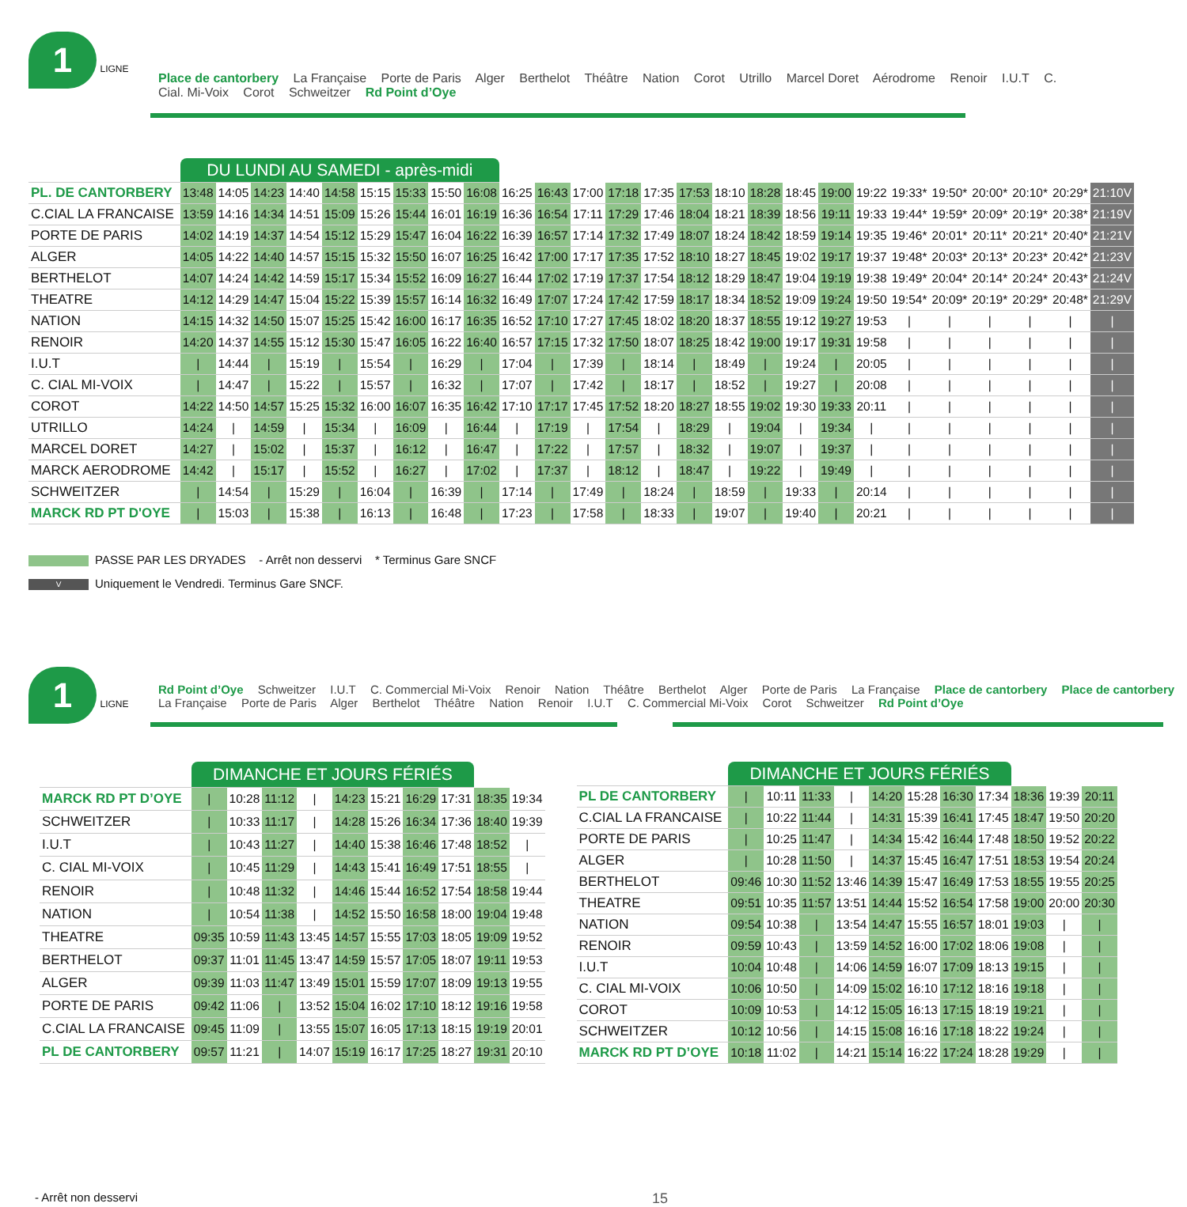1
LIGNE
Place de cantorbery La Française Porte de Paris Alger Berthelot Théâtre Nation Corot Utrillo Marcel Doret Aérodrome Renoir I.U.T C. Cial. Mi-Voix Corot Schweitzer Rd Point d’Oye
| | DU LUNDI AU SAMEDI - après-midi | | | | | | | | | | | | | | | | | | | | | | | | | |
| --- | --- | --- | --- | --- | --- | --- | --- | --- | --- | --- | --- | --- | --- | --- | --- | --- | --- | --- | --- | --- | --- | --- | --- | --- | --- | --- |
| PL. DE CANTORBERY | 13:48 | 14:05 | 14:23 | 14:40 | 14:58 | 15:15 | 15:33 | 15:50 | 16:08 | 16:25 | 16:43 | 17:00 | 17:18 | 17:35 | 17:53 | 18:10 | 18:28 | 18:45 | 19:00 | 19:22 | 19:33* | 19:50* | 20:00* | 20:10* | 20:29* | 21:10V |
| C.CIAL LA FRANCAISE | 13:59 | 14:16 | 14:34 | 14:51 | 15:09 | 15:26 | 15:44 | 16:01 | 16:19 | 16:36 | 16:54 | 17:11 | 17:29 | 17:46 | 18:04 | 18:21 | 18:39 | 18:56 | 19:11 | 19:33 | 19:44* | 19:59* | 20:09* | 20:19* | 20:38* | 21:19V |
| PORTE DE PARIS | 14:02 | 14:19 | 14:37 | 14:54 | 15:12 | 15:29 | 15:47 | 16:04 | 16:22 | 16:39 | 16:57 | 17:14 | 17:32 | 17:49 | 18:07 | 18:24 | 18:42 | 18:59 | 19:14 | 19:35 | 19:46* | 20:01* | 20:11* | 20:21* | 20:40* | 21:21V |
| ALGER | 14:05 | 14:22 | 14:40 | 14:57 | 15:15 | 15:32 | 15:50 | 16:07 | 16:25 | 16:42 | 17:00 | 17:17 | 17:35 | 17:52 | 18:10 | 18:27 | 18:45 | 19:02 | 19:17 | 19:37 | 19:48* | 20:03* | 20:13* | 20:23* | 20:42* | 21:23V |
| BERTHELOT | 14:07 | 14:24 | 14:42 | 14:59 | 15:17 | 15:34 | 15:52 | 16:09 | 16:27 | 16:44 | 17:02 | 17:19 | 17:37 | 17:54 | 18:12 | 18:29 | 18:47 | 19:04 | 19:19 | 19:38 | 19:49* | 20:04* | 20:14* | 20:24* | 20:43* | 21:24V |
| THEATRE | 14:12 | 14:29 | 14:47 | 15:04 | 15:22 | 15:39 | 15:57 | 16:14 | 16:32 | 16:49 | 17:07 | 17:24 | 17:42 | 17:59 | 18:17 | 18:34 | 18:52 | 19:09 | 19:24 | 19:50 | 19:54* | 20:09* | 20:19* | 20:29* | 20:48* | 21:29V |
| NATION | 14:15 | 14:32 | 14:50 | 15:07 | 15:25 | 15:42 | 16:00 | 16:17 | 16:35 | 16:52 | 17:10 | 17:27 | 17:45 | 18:02 | 18:20 | 18:37 | 18:55 | 19:12 | 19:27 | 19:53 | / | / | / | / | / | / |
| RENOIR | 14:20 | 14:37 | 14:55 | 15:12 | 15:30 | 15:47 | 16:05 | 16:22 | 16:40 | 16:57 | 17:15 | 17:32 | 17:50 | 18:07 | 18:25 | 18:42 | 19:00 | 19:17 | 19:31 | 19:58 | / | / | / | / | / | / |
| I.U.T | / | 14:44 | / | 15:19 | / | 15:54 | / | 16:29 | / | 17:04 | / | 17:39 | / | 18:14 | / | 18:49 | / | 19:24 | / | 20:05 | / | / | / | / | / | / |
| C. CIAL MI-VOIX | / | 14:47 | / | 15:22 | / | 15:57 | / | 16:32 | / | 17:07 | / | 17:42 | / | 18:17 | / | 18:52 | / | 19:27 | / | 20:08 | / | / | / | / | / | / |
| COROT | 14:22 | 14:50 | 14:57 | 15:25 | 15:32 | 16:00 | 16:07 | 16:35 | 16:42 | 17:10 | 17:17 | 17:45 | 17:52 | 18:20 | 18:27 | 18:55 | 19:02 | 19:30 | 19:33 | 20:11 | / | / | / | / | / | / |
| UTRILLO | 14:24 | / | 14:59 | / | 15:34 | / | 16:09 | / | 16:44 | / | 17:19 | / | 17:54 | / | 18:29 | / | 19:04 | / | 19:34 | / | / | / | / | / | / | / |
| MARCEL DORET | 14:27 | / | 15:02 | / | 15:37 | / | 16:12 | / | 16:47 | / | 17:22 | / | 17:57 | / | 18:32 | / | 19:07 | / | 19:37 | / | / | / | / | / | / | / |
| MARCK AERODROME | 14:42 | / | 15:17 | / | 15:52 | / | 16:27 | / | 17:02 | / | 17:37 | / | 18:12 | / | 18:47 | / | 19:22 | / | 19:49 | / | / | / | / | / | / | / |
| SCHWEITZER | / | 14:54 | / | 15:29 | / | 16:04 | / | 16:39 | / | 17:14 | / | 17:49 | / | 18:24 | / | 18:59 | / | 19:33 | / | 20:14 | / | / | / | / | / | / |
| MARCK RD PT D'OYE | / | 15:03 | / | 15:38 | / | 16:13 | / | 16:48 | / | 17:23 | / | 17:58 | / | 18:33 | / | 19:07 | / | 19:40 | / | 20:21 | / | / | / | / | / | / |
PASSE PAR LES DRYADES - Arrêt non desservi * Terminus Gare SNCF
V Uniquement le Vendredi. Terminus Gare SNCF.
1
LIGNE
Rd Point d’Oye Schweitzer I.U.T C. Commercial Mi-Voix Renoir Nation Théâtre Berthelot Alger Porte de Paris La Française Place de cantorbery Place de cantorbery La Française Porte de Paris Alger Berthelot Théâtre Nation Renoir I.U.T C. Commercial Mi-Voix Corot Schweitzer Rd Point d’Oye
| | DIMANCHE ET JOURS FÉRIÉS | | | | | | | | | |
| --- | --- | --- | --- | --- | --- | --- | --- | --- | --- | --- |
| MARCK RD PT D’OYE | / | 10:28 | 11:12 | / | 14:23 | 15:21 | 16:29 | 17:31 | 18:35 | 19:34 |
| SCHWEITZER | / | 10:33 | 11:17 | / | 14:28 | 15:26 | 16:34 | 17:36 | 18:40 | 19:39 |
| I.U.T | / | 10:43 | 11:27 | / | 14:40 | 15:38 | 16:46 | 17:48 | 18:52 | / |
| C. CIAL MI-VOIX | / | 10:45 | 11:29 | / | 14:43 | 15:41 | 16:49 | 17:51 | 18:55 | / |
| RENOIR | / | 10:48 | 11:32 | / | 14:46 | 15:44 | 16:52 | 17:54 | 18:58 | 19:44 |
| NATION | / | 10:54 | 11:38 | / | 14:52 | 15:50 | 16:58 | 18:00 | 19:04 | 19:48 |
| THEATRE | 09:35 | 10:59 | 11:43 | 13:45 | 14:57 | 15:55 | 17:03 | 18:05 | 19:09 | 19:52 |
| BERTHELOT | 09:37 | 11:01 | 11:45 | 13:47 | 14:59 | 15:57 | 17:05 | 18:07 | 19:11 | 19:53 |
| ALGER | 09:39 | 11:03 | 11:47 | 13:49 | 15:01 | 15:59 | 17:07 | 18:09 | 19:13 | 19:55 |
| PORTE DE PARIS | 09:42 | 11:06 | / | 13:52 | 15:04 | 16:02 | 17:10 | 18:12 | 19:16 | 19:58 |
| C.CIAL LA FRANCAISE | 09:45 | 11:09 | / | 13:55 | 15:07 | 16:05 | 17:13 | 18:15 | 19:19 | 20:01 |
| PL DE CANTORBERY | 09:57 | 11:21 | / | 14:07 | 15:19 | 16:17 | 17:25 | 18:27 | 19:31 | 20:10 |
| | DIMANCHE ET JOURS FÉRIÉS | | | | | | | | | | |
| --- | --- | --- | --- | --- | --- | --- | --- | --- | --- | --- | --- |
| PL DE CANTORBERY | / | 10:11 | 11:33 | / | 14:20 | 15:28 | 16:30 | 17:34 | 18:36 | 19:39 | 20:11 |
| C.CIAL LA FRANCAISE | / | 10:22 | 11:44 | / | 14:31 | 15:39 | 16:41 | 17:45 | 18:47 | 19:50 | 20:20 |
| PORTE DE PARIS | / | 10:25 | 11:47 | / | 14:34 | 15:42 | 16:44 | 17:48 | 18:50 | 19:52 | 20:22 |
| ALGER | / | 10:28 | 11:50 | / | 14:37 | 15:45 | 16:47 | 17:51 | 18:53 | 19:54 | 20:24 |
| BERTHELOT | 09:46 | 10:30 | 11:52 | 13:46 | 14:39 | 15:47 | 16:49 | 17:53 | 18:55 | 19:55 | 20:25 |
| THEATRE | 09:51 | 10:35 | 11:57 | 13:51 | 14:44 | 15:52 | 16:54 | 17:58 | 19:00 | 20:00 | 20:30 |
| NATION | 09:54 | 10:38 | / | 13:54 | 14:47 | 15:55 | 16:57 | 18:01 | 19:03 | / | / |
| RENOIR | 09:59 | 10:43 | / | 13:59 | 14:52 | 16:00 | 17:02 | 18:06 | 19:08 | / | / |
| I.U.T | 10:04 | 10:48 | / | 14:06 | 14:59 | 16:07 | 17:09 | 18:13 | 19:15 | / | / |
| C. CIAL MI-VOIX | 10:06 | 10:50 | / | 14:09 | 15:02 | 16:10 | 17:12 | 18:16 | 19:18 | / | / |
| COROT | 10:09 | 10:53 | / | 14:12 | 15:05 | 16:13 | 17:15 | 18:19 | 19:21 | / | / |
| SCHWEITZER | 10:12 | 10:56 | / | 14:15 | 15:08 | 16:16 | 17:18 | 18:22 | 19:24 | / | / |
| MARCK RD PT D’OYE | 10:18 | 11:02 | / | 14:21 | 15:14 | 16:22 | 17:24 | 18:28 | 19:29 | / | / |
- Arrêt non desservi 15